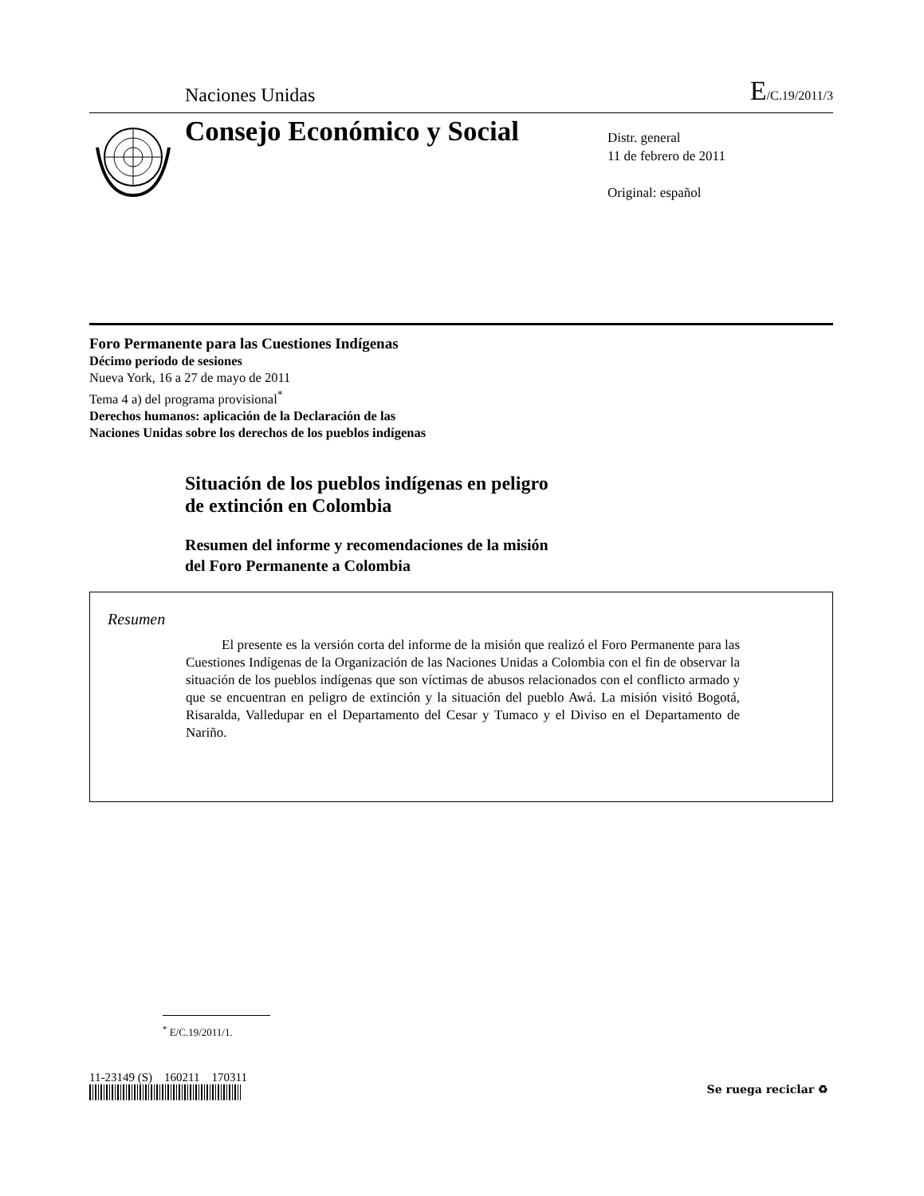Naciones Unidas
E/C.19/2011/3
Consejo Económico y Social
Distr. general
11 de febrero de 2011
Original: español
Foro Permanente para las Cuestiones Indígenas
Décimo período de sesiones
Nueva York, 16 a 27 de mayo de 2011
Tema 4 a) del programa provisional<sup>*</sup>
Derechos humanos: aplicación de la Declaración de las
Naciones Unidas sobre los derechos de los pueblos indígenas
Situación de los pueblos indígenas en peligro
de extinción en Colombia
Resumen del informe y recomendaciones de la misión
del Foro Permanente a Colombia
Resumen
El presente es la versión corta del informe de la misión que realizó el Foro Permanente para las Cuestiones Indígenas de la Organización de las Naciones Unidas a Colombia con el fin de observar la situación de los pueblos indígenas que son víctimas de abusos relacionados con el conflicto armado y que se encuentran en peligro de extinción y la situación del pueblo Awá. La misión visitó Bogotá, Risaralda, Valledupar en el Departamento del Cesar y Tumaco y el Diviso en el Departamento de Nariño.
<sup>*</sup> E/C.19/2011/1.
11-23149 (S) 160211 170311
Se ruega reciclar ♻